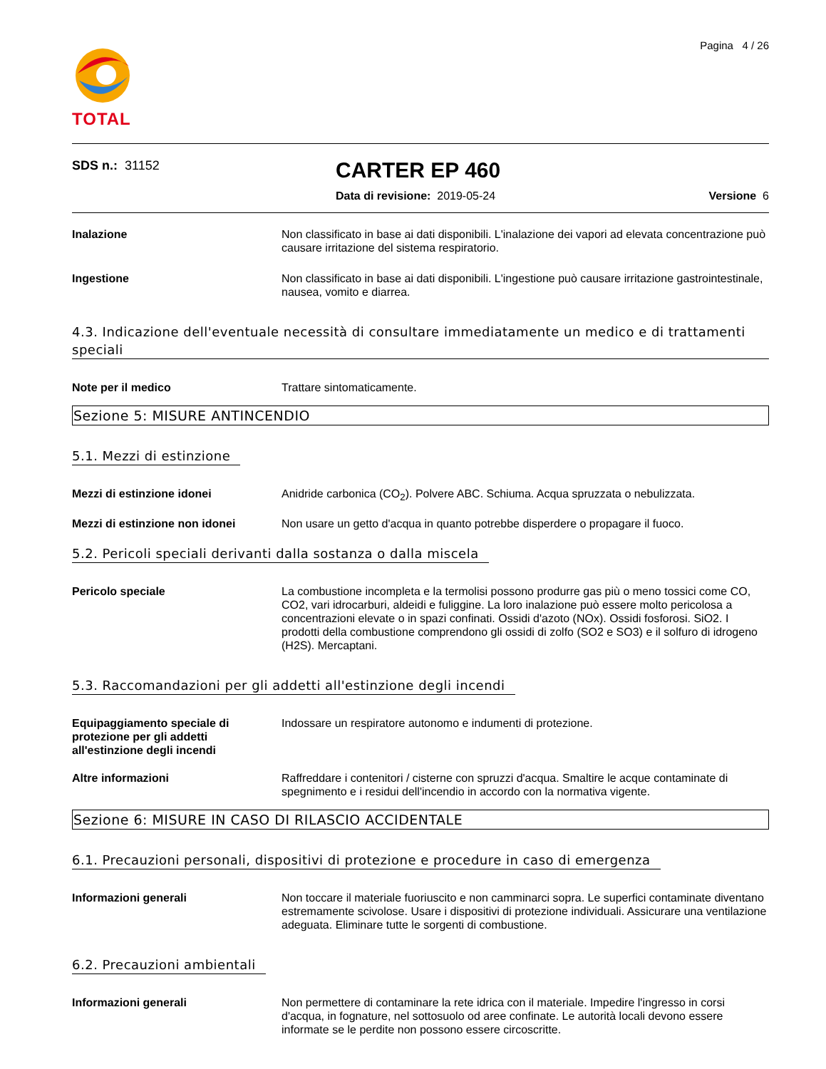TOTAL
Pagina 4 / 26
SDS n.: 31152
CARTER EP 460
Data di revisione: 2019-05-24 Versione 6
Inalazione Non classificato in base ai dati disponibili. L'inalazione dei vapori ad elevata concentrazione può causare irritazione del sistema respiratorio.
Ingestione Non classificato in base ai dati disponibili. L'ingestione può causare irritazione gastrointestinale, nausea, vomito e diarrea.
4.3. Indicazione dell'eventuale necessità di consultare immediatamente un medico e di trattamenti speciali
Note per il medico Trattare sintomaticamente.
Sezione 5: MISURE ANTINCENDIO
5.1. Mezzi di estinzione
Mezzi di estinzione idonei Anidride carbonica (CO<sub>2</sub>). Polvere ABC. Schiuma. Acqua spruzzata o nebulizzata.
Mezzi di estinzione non idonei Non usare un getto d'acqua in quanto potrebbe disperdere o propagare il fuoco.
5.2. Pericoli speciali derivanti dalla sostanza o dalla miscela
Pericolo speciale La combustione incompleta e la termolisi possono produrre gas più o meno tossici come CO, CO2, vari idrocarburi, aldeidi e fuliggine. La loro inalazione può essere molto pericolosa a concentrazioni elevate o in spazi confinati. Ossidi d'azoto (NOx). Ossidi fosforosi. SiO2. I prodotti della combustione comprendono gli ossidi di zolfo (SO2 e SO3) e il solfuro di idrogeno (H2S). Mercaptani.
5.3. Raccomandazioni per gli addetti all'estinzione degli incendi
Equipaggiamento speciale di protezione per gli addetti all'estinzione degli incendi
Indossare un respiratore autonomo e indumenti di protezione.
Altre informazioni Raffreddare i contenitori / cisterne con spruzzi d'acqua. Smaltire le acque contaminate di spegnimento e i residui dell'incendio in accordo con la normativa vigente.
Sezione 6: MISURE IN CASO DI RILASCIO ACCIDENTALE
6.1. Precauzioni personali, dispositivi di protezione e procedure in caso di emergenza
Informazioni generali Non toccare il materiale fuoriuscito e non camminarci sopra. Le superfici contaminate diventano estremamente scivolose. Usare i dispositivi di protezione individuali. Assicurare una ventilazione adeguata. Eliminare tutte le sorgenti di combustione.
6.2. Precauzioni ambientali
Informazioni generali Non permettere di contaminare la rete idrica con il materiale. Impedire l'ingresso in corsi d'acqua, in fognature, nel sottosuolo od aree confinate. Le autorità locali devono essere informate se le perdite non possono essere circoscritte.